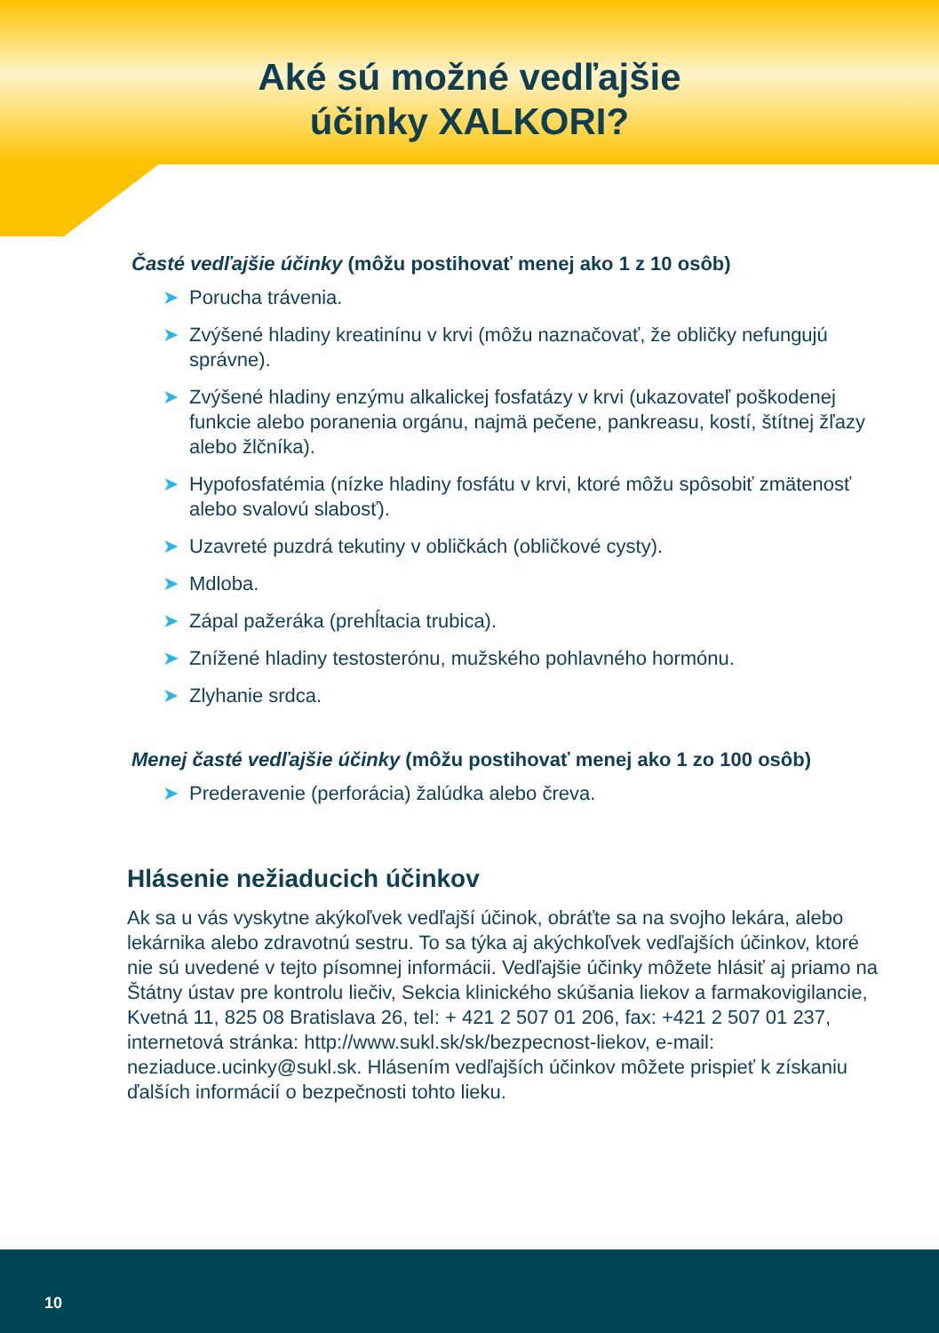Aké sú možné vedľajšie
účinky XALKORI?
Časté vedľajšie účinky (môžu postihovať menej ako 1 z 10 osôb)
➤ Porucha trávenia.
➤ Zvýšené hladiny kreatinínu v krvi (môžu naznačovať, že obličky nefungujú správne).
➤ Zvýšené hladiny enzýmu alkalickej fosfatázy v krvi (ukazovateľ poškodenej funkcie alebo poranenia orgánu, najmä pečene, pankreasu, kostí, štítnej žľazy alebo žlčníka).
➤ Hypofosfatémia (nízke hladiny fosfátu v krvi, ktoré môžu spôsobiť zmätenosť alebo svalovú slabosť).
➤ Uzavreté puzdrá tekutiny v obličkách (obličkové cysty).
➤ Mdloba.
➤ Zápal pažeráka (prehĺtacia trubica).
➤ Znížené hladiny testosterónu, mužského pohlavného hormónu.
➤ Zlyhanie srdca.
Menej časté vedľajšie účinky (môžu postihovať menej ako 1 zo 100 osôb)
➤ Prederavenie (perforácia) žalúdka alebo čreva.
Hlásenie nežiaducich účinkov
Ak sa u vás vyskytne akýkoľvek vedľajší účinok, obráťte sa na svojho lekára, alebo lekárnika alebo zdravotnú sestru. To sa týka aj akýchkoľvek vedľajších účinkov, ktoré nie sú uvedené v tejto písomnej informácii. Vedľajšie účinky môžete hlásiť aj priamo na Štátny ústav pre kontrolu liečiv, Sekcia klinického skúšania liekov a farmakovigilancie, Kvetná 11, 825 08 Bratislava 26, tel: + 421 2 507 01 206, fax: +421 2 507 01 237, internetová stránka: http://www.sukl.sk/sk/bezpecnost-liekov, e-mail: neziaduce.ucinky@sukl.sk. Hlásením vedľajších účinkov môžete prispieť k získaniu ďalších informácií o bezpečnosti tohto lieku.
10